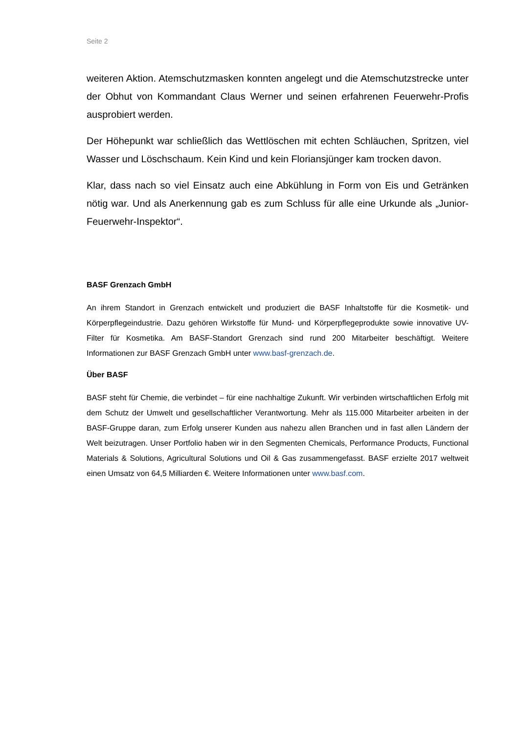Seite 2
weiteren Aktion. Atemschutzmasken konnten angelegt und die Atemschutzstrecke unter der Obhut von Kommandant Claus Werner und seinen erfahrenen Feuerwehr-Profis ausprobiert werden.
Der Höhepunkt war schließlich das Wettlöschen mit echten Schläuchen, Spritzen, viel Wasser und Löschschaum. Kein Kind und kein Floriansjünger kam trocken davon.
Klar, dass nach so viel Einsatz auch eine Abkühlung in Form von Eis und Getränken nötig war. Und als Anerkennung gab es zum Schluss für alle eine Urkunde als „Junior-Feuerwehr-Inspektor“.
BASF Grenzach GmbH
An ihrem Standort in Grenzach entwickelt und produziert die BASF Inhaltstoffe für die Kosmetik- und Körperpflegeindustrie. Dazu gehören Wirkstoffe für Mund- und Körperpflegeprodukte sowie innovative UV-Filter für Kosmetika. Am BASF-Standort Grenzach sind rund 200 Mitarbeiter beschäftigt. Weitere Informationen zur BASF Grenzach GmbH unter www.basf-grenzach.de.
Über BASF
BASF steht für Chemie, die verbindet – für eine nachhaltige Zukunft. Wir verbinden wirtschaftlichen Erfolg mit dem Schutz der Umwelt und gesellschaftlicher Verantwortung. Mehr als 115.000 Mitarbeiter arbeiten in der BASF-Gruppe daran, zum Erfolg unserer Kunden aus nahezu allen Branchen und in fast allen Ländern der Welt beizutragen. Unser Portfolio haben wir in den Segmenten Chemicals, Performance Products, Functional Materials & Solutions, Agricultural Solutions und Oil & Gas zusammengefasst. BASF erzielte 2017 weltweit einen Umsatz von 64,5 Milliarden €. Weitere Informationen unter www.basf.com.